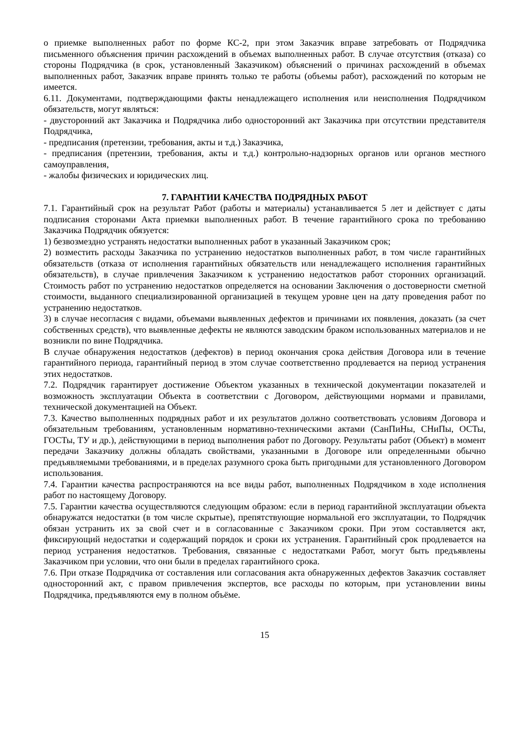о приемке выполненных работ по форме КС-2, при этом Заказчик вправе затребовать от Подрядчика письменного объяснения причин расхождений в объемах выполненных работ. В случае отсутствия (отказа) со стороны Подрядчика (в срок, установленный Заказчиком) объяснений о причинах расхождений в объемах выполненных работ, Заказчик вправе принять только те работы (объемы работ), расхождений по которым не имеется.
6.11. Документами, подтверждающими факты ненадлежащего исполнения или неисполнения Подрядчиком обязательств, могут являться:
- двусторонний акт Заказчика и Подрядчика либо односторонний акт Заказчика при отсутствии представителя Подрядчика,
- предписания (претензии, требования, акты и т.д.) Заказчика,
- предписания (претензии, требования, акты и т.д.) контрольно-надзорных органов или органов местного самоуправления,
- жалобы физических и юридических лиц.
7. ГАРАНТИИ КАЧЕСТВА ПОДРЯДНЫХ РАБОТ
7.1. Гарантийный срок на результат Работ (работы и материалы) устанавливается 5 лет и действует с даты подписания сторонами Акта приемки выполненных работ. В течение гарантийного срока по требованию Заказчика Подрядчик обязуется:
1) безвозмездно устранять недостатки выполненных работ в указанный Заказчиком срок;
2) возместить расходы Заказчика по устранению недостатков выполненных работ, в том числе гарантийных обязательств (отказа от исполнения гарантийных обязательств или ненадлежащего исполнения гарантийных обязательств), в случае привлечения Заказчиком к устранению недостатков работ сторонних организаций. Стоимость работ по устранению недостатков определяется на основании Заключения о достоверности сметной стоимости, выданного специализированной организацией в текущем уровне цен на дату проведения работ по устранению недостатков.
3) в случае несогласия с видами, объемами выявленных дефектов и причинами их появления, доказать (за счет собственных средств), что выявленные дефекты не являются заводским браком использованных материалов и не возникли по вине Подрядчика.
В случае обнаружения недостатков (дефектов) в период окончания срока действия Договора или в течение гарантийного периода, гарантийный период в этом случае соответственно продлевается на период устранения этих недостатков.
7.2. Подрядчик гарантирует достижение Объектом указанных в технической документации показателей и возможность эксплуатации Объекта в соответствии с Договором, действующими нормами и правилами, технической документацией на Объект.
7.3. Качество выполненных подрядных работ и их результатов должно соответствовать условиям Договора и обязательным требованиям, установленным нормативно-техническими актами (СанПиНы, СНиПы, ОСТы, ГОСТы, ТУ и др.), действующими в период выполнения работ по Договору. Результаты работ (Объект) в момент передачи Заказчику должны обладать свойствами, указанными в Договоре или определенными обычно предъявляемыми требованиями, и в пределах разумного срока быть пригодными для установленного Договором использования.
7.4. Гарантии качества распространяются на все виды работ, выполненных Подрядчиком в ходе исполнения работ по настоящему Договору.
7.5. Гарантии качества осуществляются следующим образом: если в период гарантийной эксплуатации объекта обнаружатся недостатки (в том числе скрытые), препятствующие нормальной его эксплуатации, то Подрядчик обязан устранить их за свой счет и в согласованные с Заказчиком сроки. При этом составляется акт, фиксирующий недостатки и содержащий порядок и сроки их устранения. Гарантийный срок продлевается на период устранения недостатков. Требования, связанные с недостатками Работ, могут быть предъявлены Заказчиком при условии, что они были в пределах гарантийного срока.
7.6. При отказе Подрядчика от составления или согласования акта обнаруженных дефектов Заказчик составляет односторонний акт, с правом привлечения экспертов, все расходы по которым, при установлении вины Подрядчика, предъявляются ему в полном объёме.
15